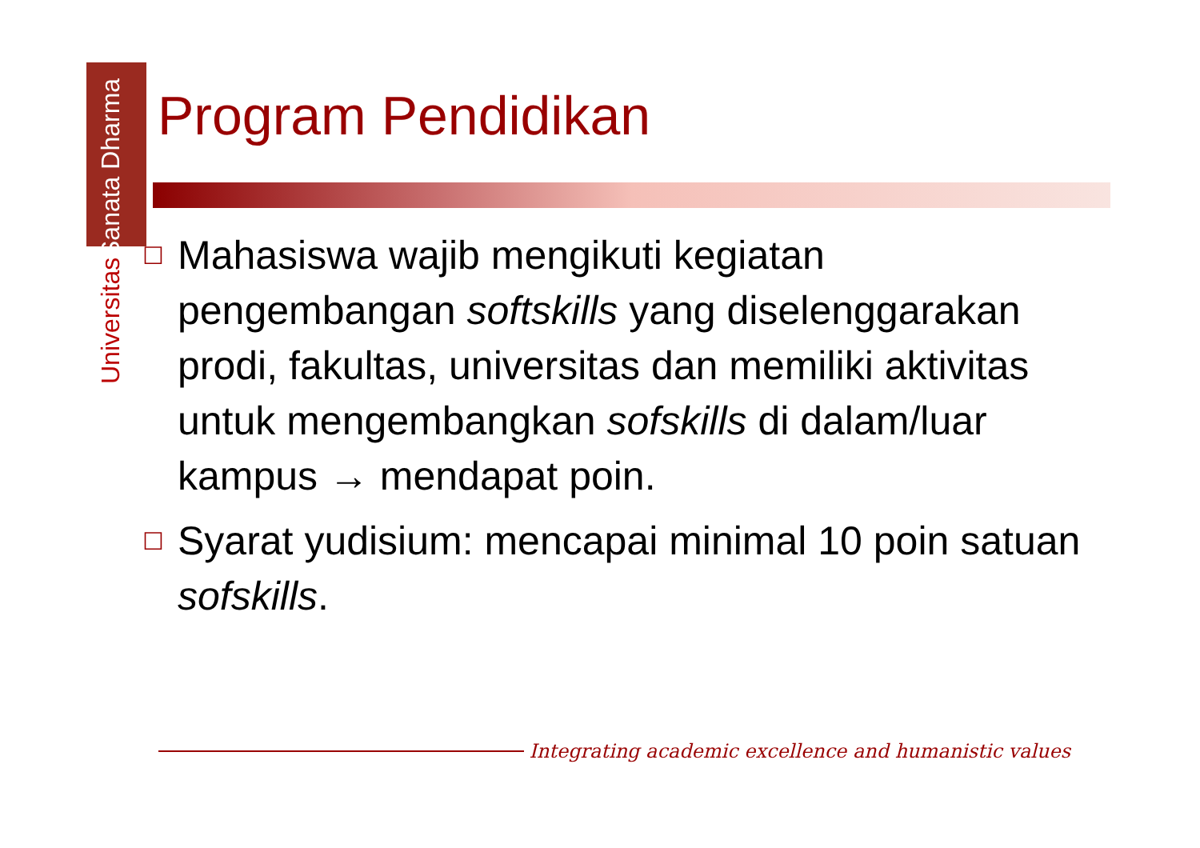Universitas Sanata Dharma
Program Pendidikan
☐ Mahasiswa wajib mengikuti kegiatan pengembangan softskills yang diselenggarakan prodi, fakultas, universitas dan memiliki aktivitas untuk mengembangkan sofskills di dalam/luar kampus → mendapat poin.
☐ Syarat yudisium: mencapai minimal 10 poin satuan sofskills.
Integrating academic excellence and humanistic values